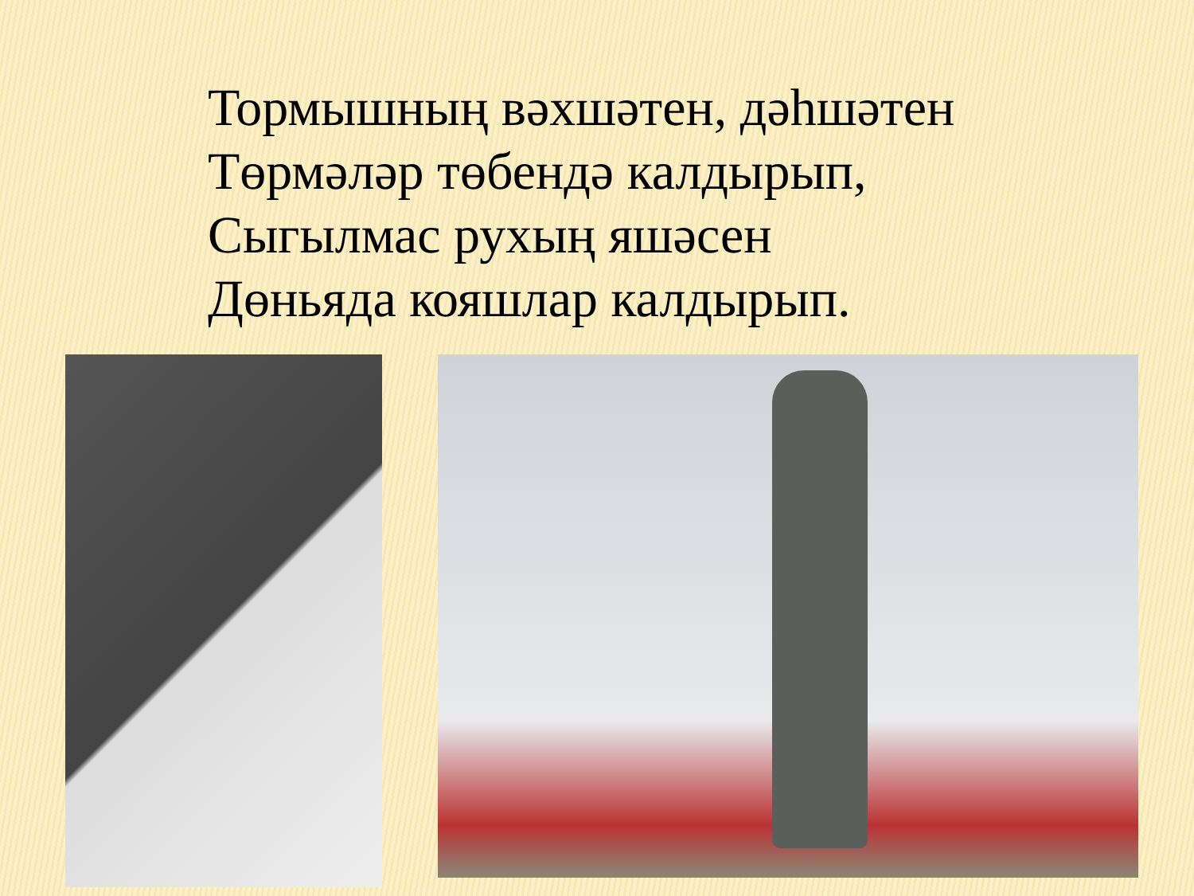Тормышның вәхшәтен, дәһшәтен
Төрмәләр төбендә калдырып,
Сыгылмас рухың яшәсен
Дөньяда кояшлар калдырып.